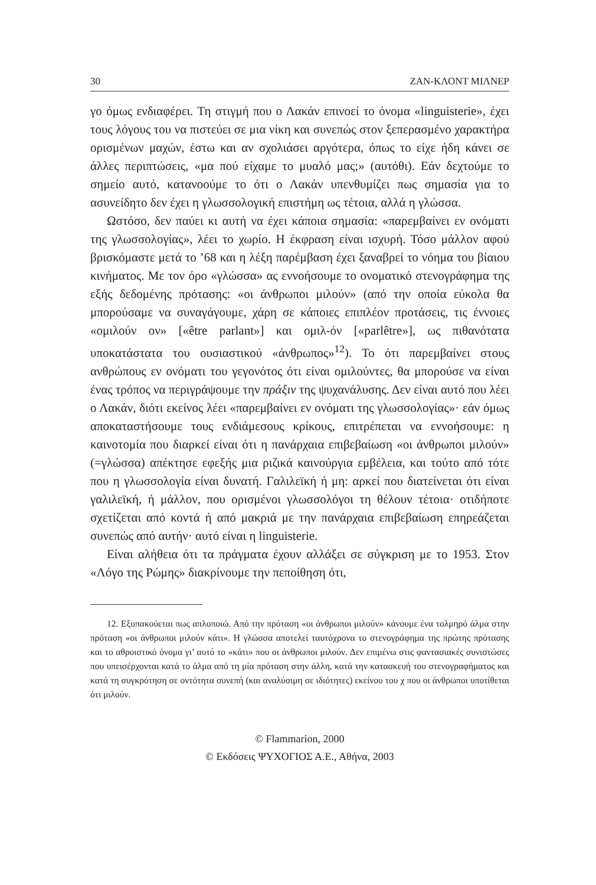30 ΖΑΝ-ΚΛΟΝΤ ΜΙΛΝΕΡ
γο όμως ενδιαφέρει. Τη στιγμή που ο Λακάν επινοεί το όνομα «linguisterie», έχει τους λόγους του να πιστεύει σε μια νίκη και συνεπώς στον ξεπερασμένο χαρακτήρα ορισμένων μαχών, έστω και αν σχολιάσει αργότερα, όπως το είχε ήδη κάνει σε άλλες περιπτώσεις, «μα πού είχαμε το μυαλό μας;» (αυτόθι). Εάν δεχτούμε το σημείο αυτό, κατανοούμε το ότι ο Λακάν υπενθυμίζει πως σημασία για το ασυνείδητο δεν έχει η γλωσσολογική επιστήμη ως τέτοια, αλλά η γλώσσα.
Ωστόσο, δεν παύει κι αυτή να έχει κάποια σημασία: «παρεμβαίνει εν ονόματι της γλωσσολογίας», λέει το χωρίο. Η έκφραση είναι ισχυρή. Τόσο μάλλον αφού βρισκόμαστε μετά το ’68 και η λέξη παρέμβαση έχει ξαναβρεί το νόημα του βίαιου κινήματος. Με τον όρο «γλώσσα» ας εννοήσουμε το ονοματικό στενογράφημα της εξής δεδομένης πρότασης: «οι άνθρωποι μιλούν» (από την οποία εύκολα θα μπορούσαμε να συναγάγουμε, χάρη σε κάποιες επιπλέον προτάσεις, τις έννοιες «ομιλούν ον» [«être parlant»] και ομιλ-όν [«parlêtre»], ως πιθανότατα υποκατάστατα του ουσιαστικού «άνθρωπος»<sup>12</sup>). Το ότι παρεμβαίνει στους ανθρώπους εν ονόματι του γεγονότος ότι είναι ομιλούντες, θα μπορούσε να είναι ένας τρόπος να περιγράψουμε την πράξιν της ψυχανάλυσης. Δεν είναι αυτό που λέει ο Λακάν, διότι εκείνος λέει «παρεμβαίνει εν ονόματι της γλωσσολογίας»· εάν όμως αποκαταστήσουμε τους ενδιάμεσους κρίκους, επιτρέπεται να εννοήσουμε: η καινοτομία που διαρκεί είναι ότι η πανάρχαια επιβεβαίωση «οι άνθρωποι μιλούν» (=γλώσσα) απέκτησε εφεξής μια ριζικά καινούργια εμβέλεια, και τούτο από τότε που η γλωσσολογία είναι δυνατή. Γαλιλεϊκή ή μη: αρκεί που διατείνεται ότι είναι γαλιλεϊκή, ή μάλλον, που ορισμένοι γλωσσολόγοι τη θέλουν τέτοια· οτιδήποτε σχετίζεται από κοντά ή από μακριά με την πανάρχαια επιβεβαίωση επηρεάζεται συνεπώς από αυτήν· αυτό είναι η linguisterie.
Είναι αλήθεια ότι τα πράγματα έχουν αλλάξει σε σύγκριση με το 1953. Στον «Λόγο της Ρώμης» διακρίνουμε την πεποίθηση ότι,
12. Εξυπακούεται πως απλοποιώ. Από την πρόταση «οι άνθρωποι μιλούν» κάνουμε ένα τολμηρό άλμα στην πρόταση «οι άνθρωποι μιλούν κάτι». Η γλώσσα αποτελεί ταυτόχρονα το στενογράφημα της πρώτης πρότασης και το αθροιστικό όνομα γι’ αυτό το «κάτι» που οι άνθρωποι μιλούν. Δεν επιμένω στις φαντασιακές συνιστώσες που υπεισέρχονται κατά το άλμα από τη μία πρόταση στην άλλη, κατά την κατασκευή του στενογραφήματος και κατά τη συγκρότηση σε οντότητα συνεπή (και αναλύσιμη σε ιδιότητες) εκείνου του χ που οι άνθρωποι υποτίθεται ότι μιλούν.
© Flammarion, 2000
© Εκδόσεις ΨΥΧΟΓΙΟΣ Α.Ε., Αθήνα, 2003